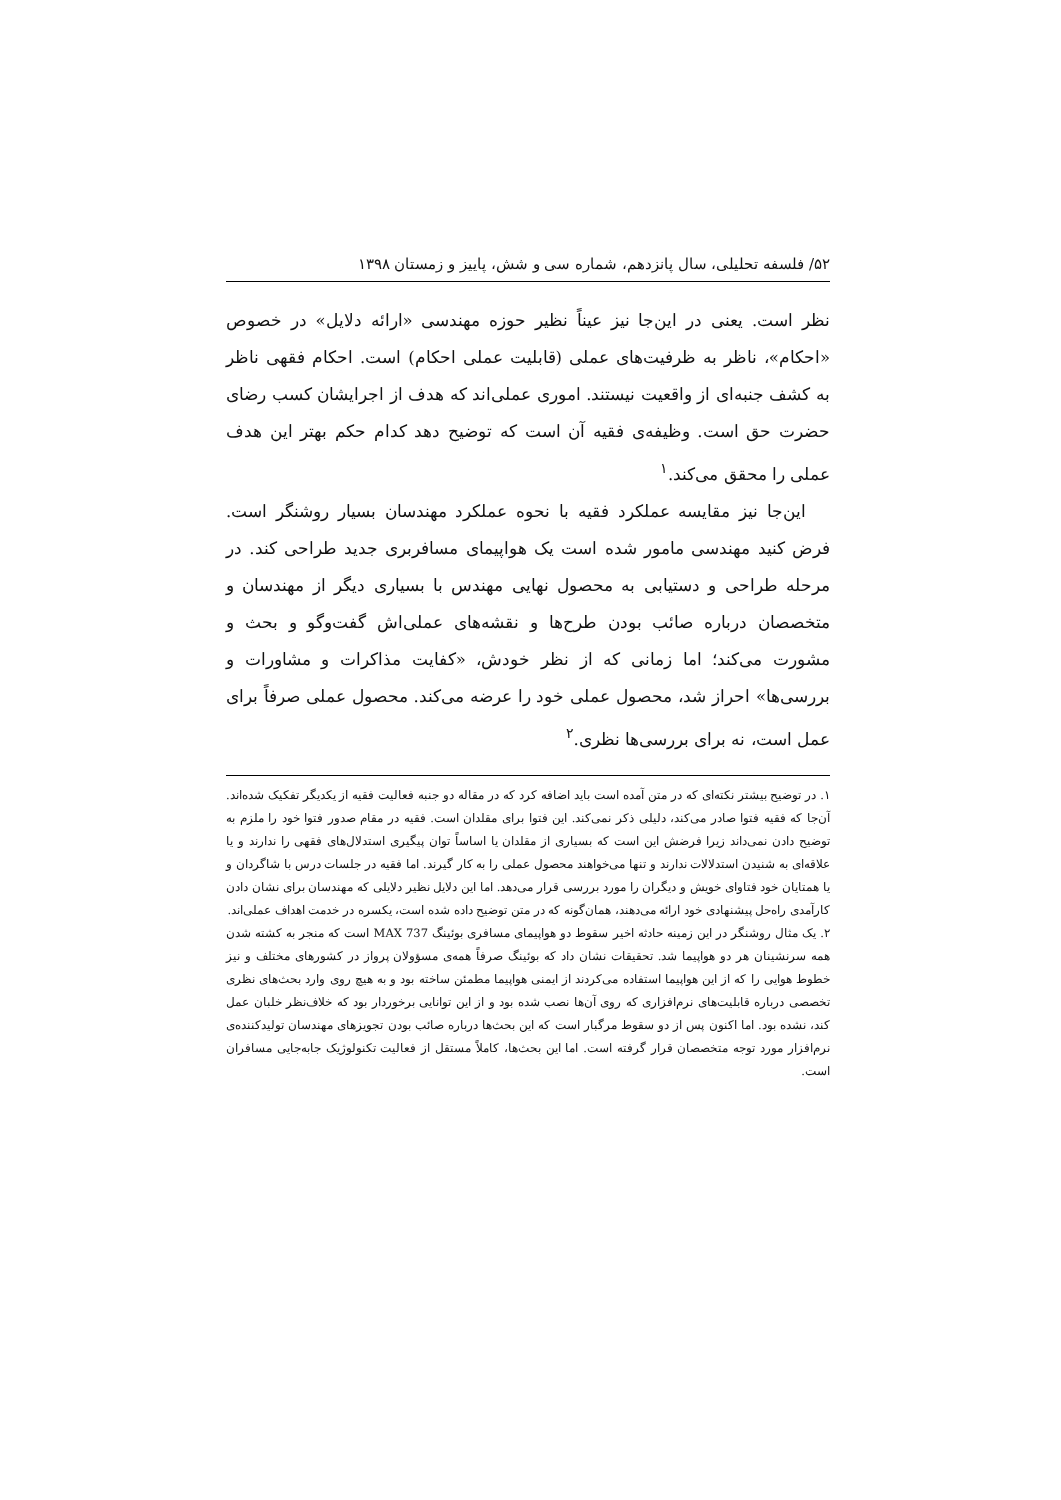۵۲/ فلسفه تحلیلی، سال پانزدهم، شماره سی و شش، پاییز و زمستان ۱۳۹۸
نظر است. یعنی در این‌جا نیز عیناً نظیر حوزه مهندسی «ارائه دلایل» در خصوص «احکام»، ناظر به ظرفیت‌های عملی (قابلیت عملی احکام) است. احکام فقهی ناظر به کشف جنبه‌ای از واقعیت نیستند. اموری عملی‌اند که هدف از اجرایشان کسب رضای حضرت حق است. وظیفه‌ی فقیه آن است که توضیح دهد کدام حکم بهتر این هدف عملی را محقق می‌کند.<sup>۱</sup>
این‌جا نیز مقایسه عملکرد فقیه با نحوه عملکرد مهندسان بسیار روشنگر است. فرض کنید مهندسی مامور شده است یک هواپیمای مسافربری جدید طراحی کند. در مرحله طراحی و دستیابی به محصول نهایی مهندس با بسیاری دیگر از مهندسان و متخصصان درباره صائب بودن طرح‌ها و نقشه‌های عملی‌اش گفت‌وگو و بحث و مشورت می‌کند؛ اما زمانی که از نظر خودش، «کفایت مذاکرات و مشاورات و بررسی‌ها» احراز شد، محصول عملی خود را عرضه می‌کند. محصول عملی صرفاً برای عمل است، نه برای بررسی‌ها نظری.<sup>۲</sup>
۱. در توضیح بیشتر نکته‌ای که در متن آمده است باید اضافه کرد که در مقاله دو جنبه فعالیت فقیه از یکدیگر تفکیک شده‌اند. آن‌جا که فقیه فتوا صادر می‌کند، دلیلی ذکر نمی‌کند. این فتوا برای مقلدان است. فقیه در مقام صدور فتوا خود را ملزم به توضیح دادن نمی‌داند زیرا فرضش این است که بسیاری از مقلدان یا اساساً توان پیگیری استدلال‌های فقهی را ندارند و یا علاقه‌ای به شنیدن استدلالات ندارند و تنها می‌خواهند محصول عملی را به کار گیرند. اما فقیه در جلسات درس با شاگردان و یا همتایان خود فتاوای خویش و دیگران را مورد بررسی قرار می‌دهد. اما این دلایل نظیر دلایلی که مهندسان برای نشان دادن کارآمدی راه‌حل پیشنهادی خود ارائه می‌دهند، همان‌گونه که در متن توضیح داده شده است، یکسره در خدمت اهداف عملی‌اند.
۲. یک مثال روشنگر در این زمینه حادثه اخیر سقوط دو هواپیمای مسافری بوئینگ 737 MAX است که منجر به کشته شدن همه سرنشینان هر دو هواپیما شد. تحقیقات نشان داد که بوئینگ صرفاً همه‌ی مسؤولان پرواز در کشورهای مختلف و نیز خطوط هوایی را که از این هواپیما استفاده می‌کردند از ایمنی هواپیما مطمئن ساخته بود و به هیچ روی وارد بحث‌های نظری تخصصی درباره قابلیت‌های نرم‌افزاری که روی آن‌ها نصب شده بود و از این توانایی برخوردار بود که خلاف‌نظر خلبان عمل کند، نشده بود. اما اکنون پس از دو سقوط مرگبار است که این بحث‌ها درباره صائب بودن تجویزهای مهندسان تولیدکننده‌ی نرم‌افزار مورد توجه متخصصان قرار گرفته است. اما این بحث‌ها، کاملاً مستقل از فعالیت تکنولوژیک جابه‌جایی مسافران است.